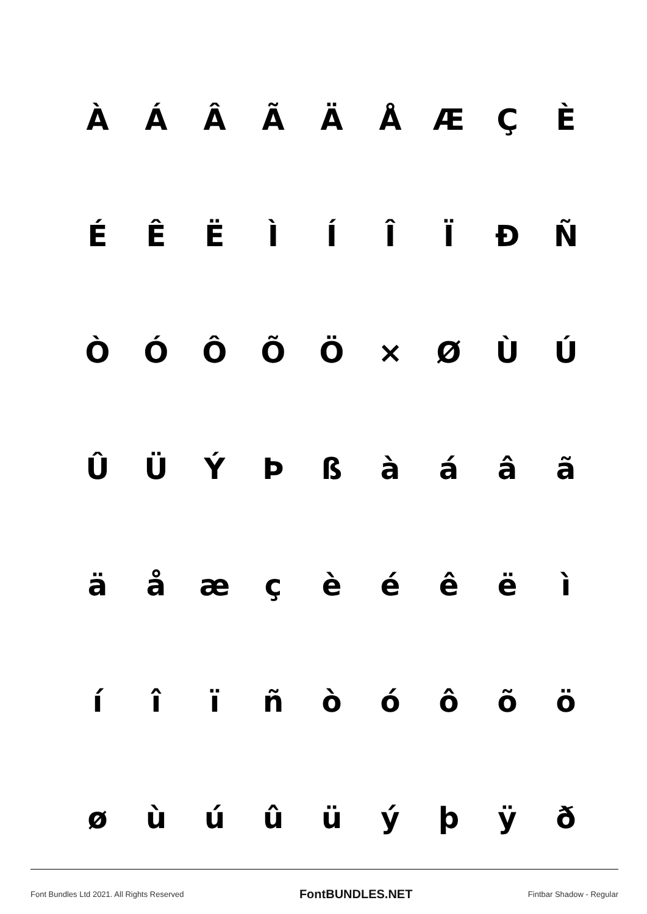ÀÁÂÃÄÅÆÇÈ
ÉÊËÌÍÎÏÐÑ
ÒÓÔÕÖ × ØÙÚ
ÛÜÝÞßàáâã
äåæçèéêëì
íîïñòóôõö
øùúûüýþÿð
Font Bundles Ltd 2021. All Rights Reserved FontBUNDLES.NET Fintbar Shadow - Regular